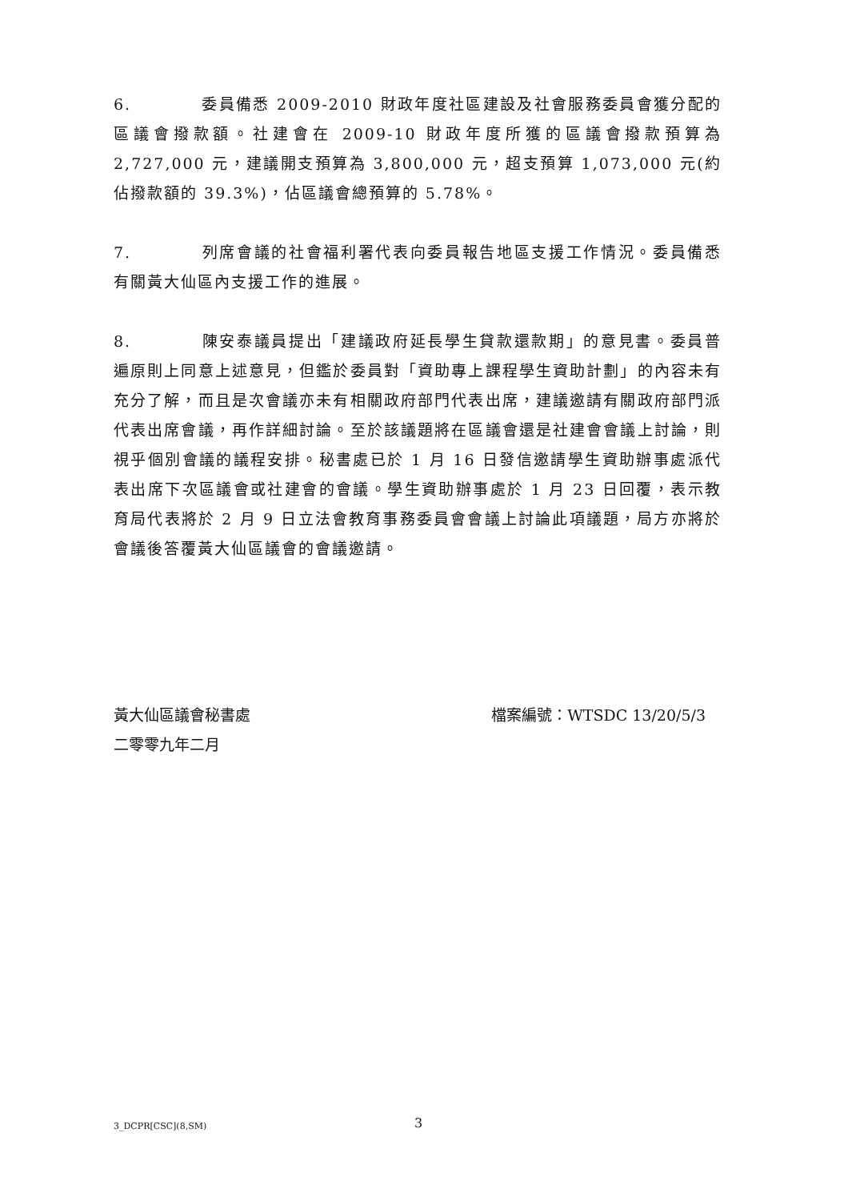6. 委員備悉 2009-2010 財政年度社區建設及社會服務委員會獲分配的區議會撥款額。社建會在 2009-10 財政年度所獲的區議會撥款預算為 2,727,000 元，建議開支預算為 3,800,000 元，超支預算 1,073,000 元(約佔撥款額的 39.3%)，佔區議會總預算的 5.78%。
7. 列席會議的社會福利署代表向委員報告地區支援工作情況。委員備悉有關黃大仙區內支援工作的進展。
8. 陳安泰議員提出「建議政府延長學生貸款還款期」的意見書。委員普遍原則上同意上述意見，但鑑於委員對「資助專上課程學生資助計劃」的內容未有充分了解，而且是次會議亦未有相關政府部門代表出席，建議邀請有關政府部門派代表出席會議，再作詳細討論。至於該議題將在區議會還是社建會會議上討論，則視乎個別會議的議程安排。秘書處已於 1 月 16 日發信邀請學生資助辦事處派代表出席下次區議會或社建會的會議。學生資助辦事處於 1 月 23 日回覆，表示教育局代表將於 2 月 9 日立法會教育事務委員會會議上討論此項議題，局方亦將於會議後答覆黃大仙區議會的會議邀請。
黃大仙區議會秘書處
二零零九年二月
檔案編號：WTSDC 13/20/5/3
3_DCPR[CSC](8,SM) 3